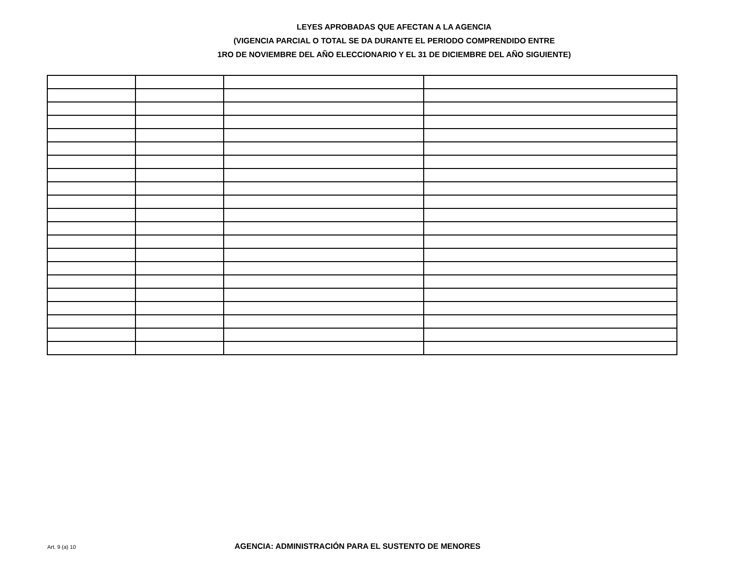LEYES APROBADAS QUE AFECTAN A LA AGENCIA
(VIGENCIA PARCIAL O TOTAL SE DA DURANTE EL PERIODO COMPRENDIDO ENTRE
1RO DE NOVIEMBRE DEL AÑO ELECCIONARIO Y EL 31 DE DICIEMBRE DEL AÑO SIGUIENTE)
Art. 9 (a) 10 AGENCIA: ADMINISTRACIÓN PARA EL SUSTENTO DE MENORES